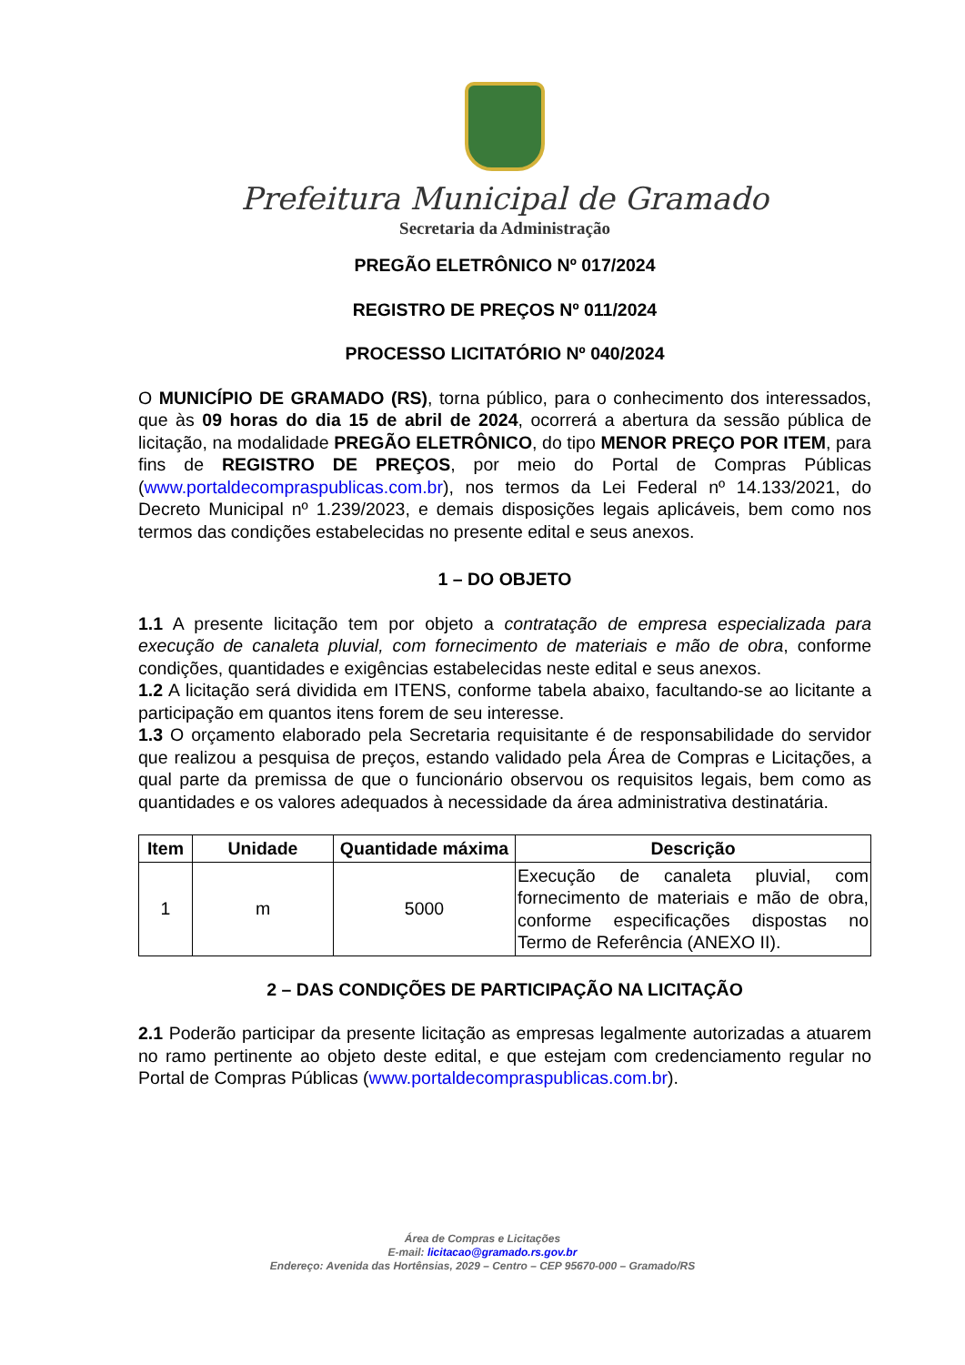Prefeitura Municipal de Gramado
Secretaria da Administração
PREGÃO ELETRÔNICO Nº 017/2024
REGISTRO DE PREÇOS Nº 011/2024
PROCESSO LICITATÓRIO Nº 040/2024
O MUNICÍPIO DE GRAMADO (RS), torna público, para o conhecimento dos interessados, que às 09 horas do dia 15 de abril de 2024, ocorrerá a abertura da sessão pública de licitação, na modalidade PREGÃO ELETRÔNICO, do tipo MENOR PREÇO POR ITEM, para fins de REGISTRO DE PREÇOS, por meio do Portal de Compras Públicas (www.portaldecompraspublicas.com.br), nos termos da Lei Federal nº 14.133/2021, do Decreto Municipal nº 1.239/2023, e demais disposições legais aplicáveis, bem como nos termos das condições estabelecidas no presente edital e seus anexos.
1 – DO OBJETO
1.1 A presente licitação tem por objeto a contratação de empresa especializada para execução de canaleta pluvial, com fornecimento de materiais e mão de obra, conforme condições, quantidades e exigências estabelecidas neste edital e seus anexos.
1.2 A licitação será dividida em ITENS, conforme tabela abaixo, facultando-se ao licitante a participação em quantos itens forem de seu interesse.
1.3 O orçamento elaborado pela Secretaria requisitante é de responsabilidade do servidor que realizou a pesquisa de preços, estando validado pela Área de Compras e Licitações, a qual parte da premissa de que o funcionário observou os requisitos legais, bem como as quantidades e os valores adequados à necessidade da área administrativa destinatária.
| Item | Unidade | Quantidade máxima | Descrição |
| --- | --- | --- | --- |
| 1 | m | 5000 | Execução de canaleta pluvial, com fornecimento de materiais e mão de obra, conforme especificações dispostas no Termo de Referência (ANEXO II). |
2 – DAS CONDIÇÕES DE PARTICIPAÇÃO NA LICITAÇÃO
2.1 Poderão participar da presente licitação as empresas legalmente autorizadas a atuarem no ramo pertinente ao objeto deste edital, e que estejam com credenciamento regular no Portal de Compras Públicas (www.portaldecompraspublicas.com.br).
Área de Compras e Licitações
E-mail: licitacao@gramado.rs.gov.br
Endereço: Avenida das Hortênsias, 2029 – Centro – CEP 95670-000 – Gramado/RS